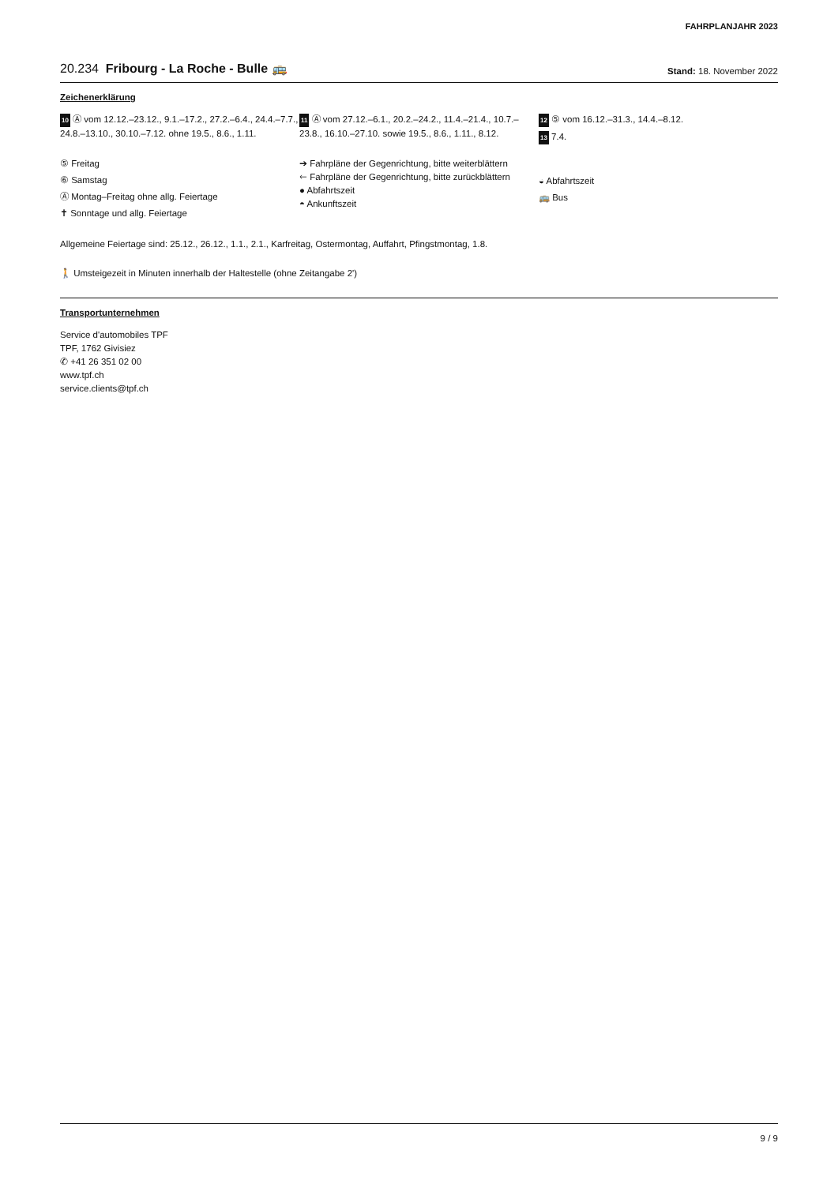FAHRPLANJAHR 2023
20.234 Fribourg - La Roche - Bulle 🚌 Stand: 18. November 2022
Zeichenerklärung
10 Ⓐ vom 12.12.–23.12., 9.1.–17.2., 27.2.–6.4., 24.4.–7.7., 24.8.–13.10., 30.10.–7.12. ohne 19.5., 8.6., 1.11.
⑤ Freitag
⑥ Samstag
Ⓐ Montag–Freitag ohne allg. Feiertage
✝ Sonntage und allg. Feiertage
11 Ⓐ vom 27.12.–6.1., 20.2.–24.2., 11.4.–21.4., 10.7.–23.8., 16.10.–27.10. sowie 19.5., 8.6., 1.11., 8.12.
➔ Fahrpläne der Gegenrichtung, bitte weiterblättern
🡐 Fahrpläne der Gegenrichtung, bitte zurückblättern
● Abfahrtszeit
◓ Ankunftszeit
12 ⑤ vom 16.12.–31.3., 14.4.–8.12.
13 7.4.
◒ Abfahrtszeit
🚌 Bus
Allgemeine Feiertage sind: 25.12., 26.12., 1.1., 2.1., Karfreitag, Ostermontag, Auffahrt, Pfingstmontag, 1.8.
🚶 Umsteigezeit in Minuten innerhalb der Haltestelle (ohne Zeitangabe 2')
Transportunternehmen
Service d'automobiles TPF
TPF, 1762 Givisiez
✆ +41 26 351 02 00
www.tpf.ch
service.clients@tpf.ch
9 / 9